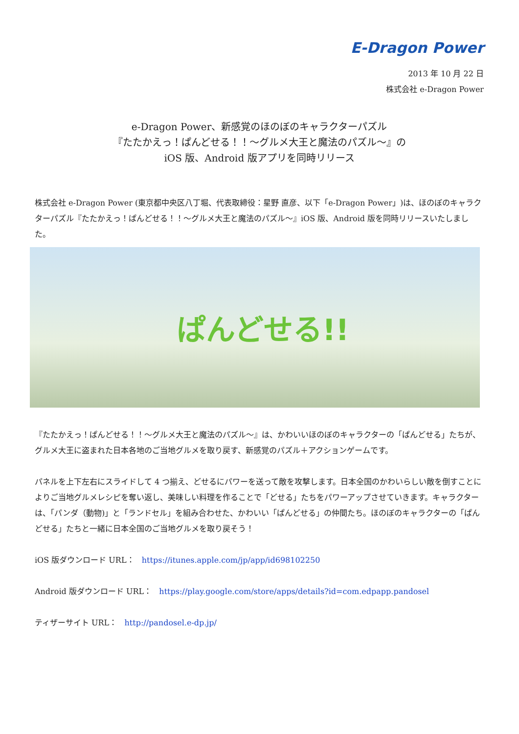E-Dragon Power
2013 年 10 月 22 日
株式会社 e-Dragon Power
e-Dragon Power、新感覚のほのぼのキャラクターパズル
『たたかえっ！ぱんどせる！！～グルメ大王と魔法のパズル～』の
iOS 版、Android 版アプリを同時リリース
株式会社 e-Dragon Power (東京都中央区八丁堀、代表取締役：星野 直彦、以下「e-Dragon Power」)は、ほのぼのキャラクターパズル『たたかえっ！ぱんどせる！！～グルメ大王と魔法のパズル～』iOS 版、Android 版を同時リリースいたしました。
ぱんどせる!!
『たたかえっ！ぱんどせる！！～グルメ大王と魔法のパズル～』は、かわいいほのぼのキャラクターの「ぱんどせる」たちが、グルメ大王に盗まれた日本各地のご当地グルメを取り戻す、新感覚のパズル＋アクションゲームです。
パネルを上下左右にスライドして 4 つ揃え、どせるにパワーを送って敵を攻撃します。日本全国のかわいらしい敵を倒すことによりご当地グルメレシピを奪い返し、美味しい料理を作ることで「どせる」たちをパワーアップさせていきます。キャラクターは、「パンダ（動物)」と「ランドセル」を組み合わせた、かわいい「ぱんどせる」の仲間たち。ほのぼのキャラクターの「ぱんどせる」たちと一緒に日本全国のご当地グルメを取り戻そう！
iOS 版ダウンロード URL： https://itunes.apple.com/jp/app/id698102250
Android 版ダウンロード URL： https://play.google.com/store/apps/details?id=com.edpapp.pandosel
ティザーサイト URL： http://pandosel.e-dp.jp/